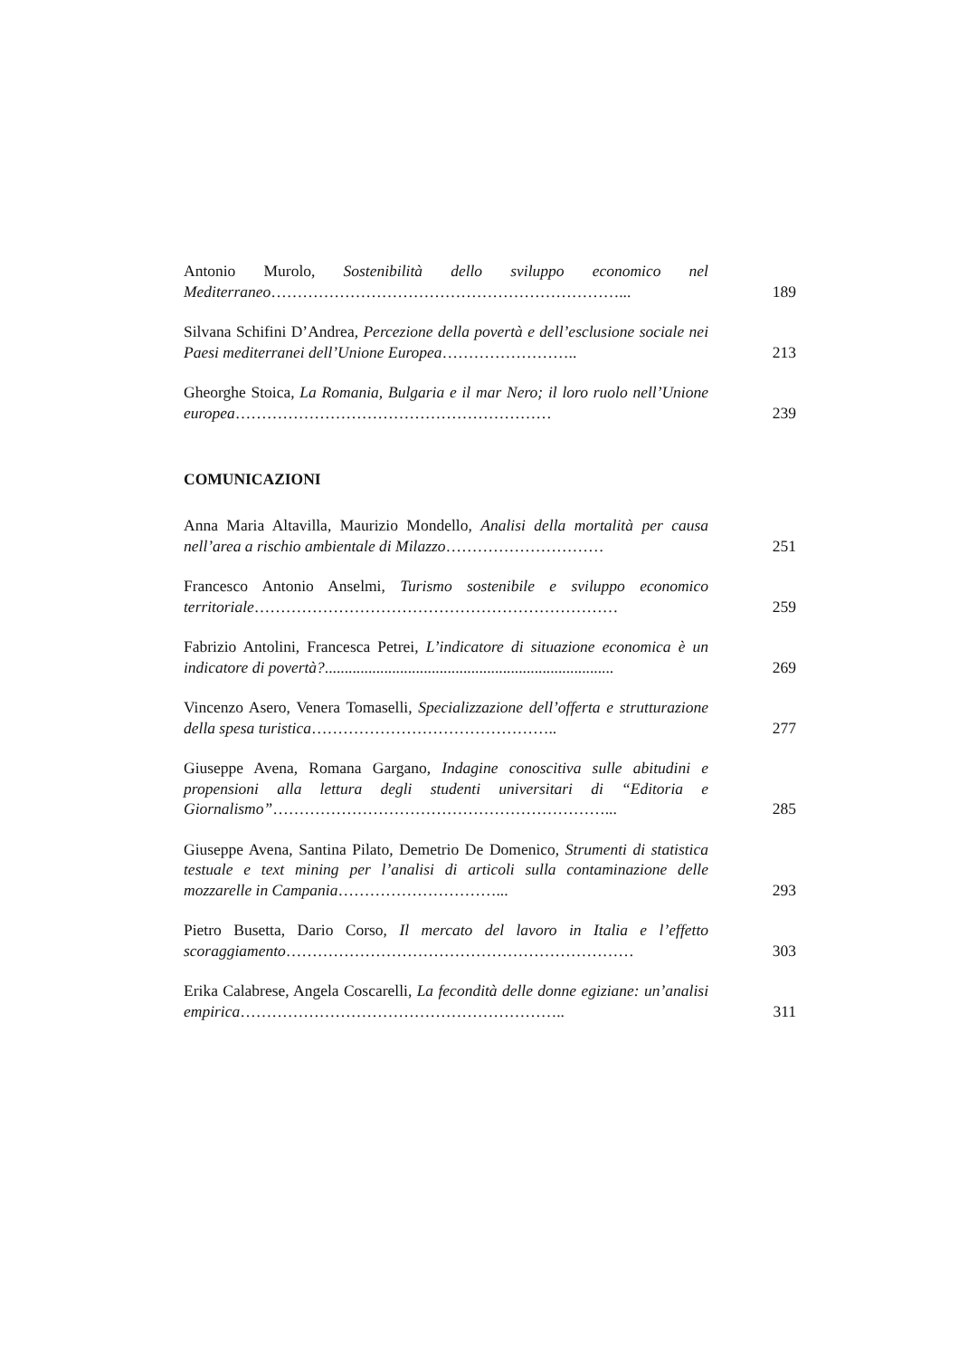Antonio Murolo, Sostenibilità dello sviluppo economico nel Mediterraneo…………………………………………………………...
189
Silvana Schifini D’Andrea, Percezione della povertà e dell’esclusione sociale nei Paesi mediterranei dell’Unione Europea……………………..
213
Gheorghe Stoica, La Romania, Bulgaria e il mar Nero; il loro ruolo nell’Unione europea……………………………………………………
239
COMUNICAZIONI
Anna Maria Altavilla, Maurizio Mondello, Analisi della mortalità per causa nell’area a rischio ambientale di Milazzo…………………………
251
Francesco Antonio Anselmi, Turismo sostenibile e sviluppo economico territoriale……………………………………………………………
259
Fabrizio Antolini, Francesca Petrei, L’indicatore di situazione economica è un indicatore di povertà?.........................................................................
269
Vincenzo Asero, Venera Tomaselli, Specializzazione dell’offerta e strutturazione della spesa turistica………………………………………..
277
Giuseppe Avena, Romana Gargano, Indagine conoscitiva sulle abitudini e propensioni alla lettura degli studenti universitari di “Editoria e Giornalismo”………………………………………………………...
285
Giuseppe Avena, Santina Pilato, Demetrio De Domenico, Strumenti di statistica testuale e text mining per l’analisi di articoli sulla contaminazione delle mozzarelle in Campania…………………………...
293
Pietro Busetta, Dario Corso, Il mercato del lavoro in Italia e l’effetto scoraggiamento…………………………………………………………
303
Erika Calabrese, Angela Coscarelli, La fecondità delle donne egiziane: un’analisi empirica……………………………………………………..
311